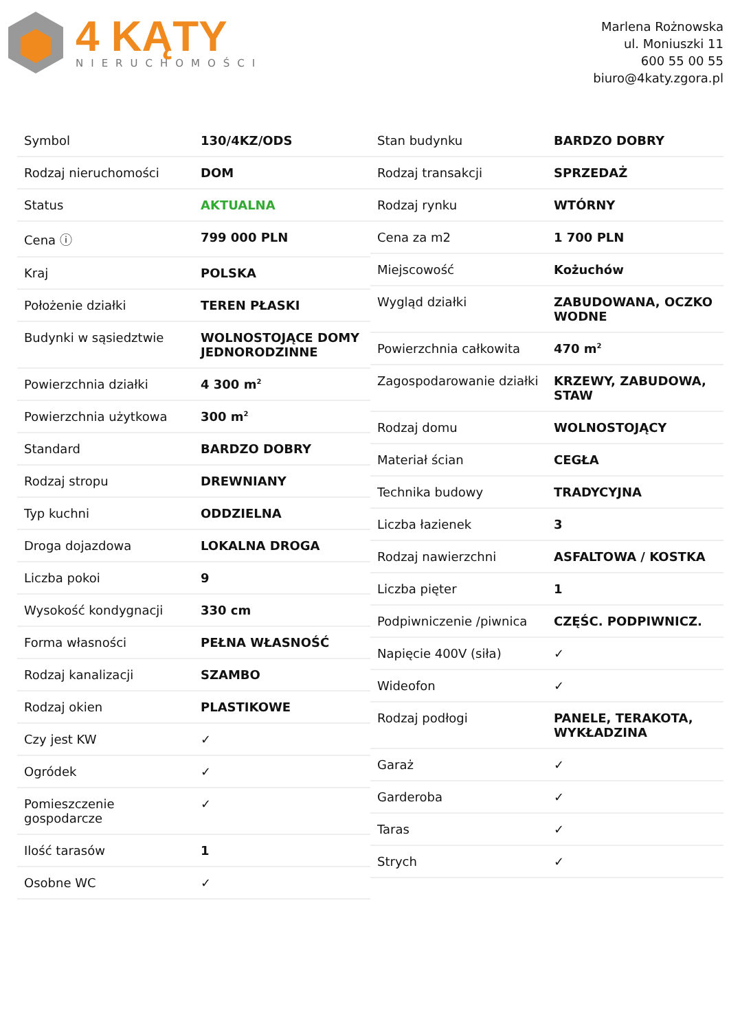4 KĄTY
NIERUCHOMOŚCI
Marlena Rożnowska
ul. Moniuszki 11
600 55 00 55
biuro@4katy.zgora.pl
| Symbol | 130/4KZ/ODS |
| Rodzaj nieruchomości | DOM |
| Status | AKTUALNA |
| Cena ⓘ | 799 000 PLN |
| Kraj | POLSKA |
| Położenie działki | TEREN PŁASKI |
| Budynki w sąsiedztwie | WOLNOSTOJĄCE DOMY JEDNORODZINNE |
| Powierzchnia działki | 4 300 m<sup>2</sup> |
| Powierzchnia użytkowa | 300 m<sup>2</sup> |
| Standard | BARDZO DOBRY |
| Rodzaj stropu | DREWNIANY |
| Typ kuchni | ODDZIELNA |
| Droga dojazdowa | LOKALNA DROGA |
| Liczba pokoi | 9 |
| Wysokość kondygnacji | 330 cm |
| Forma własności | PEŁNA WŁASNOŚĆ |
| Rodzaj kanalizacji | SZAMBO |
| Rodzaj okien | PLASTIKOWE |
| Czy jest KW | ✓ |
| Ogródek | ✓ |
| Pomieszczenie gospodarcze | ✓ |
| Ilość tarasów | 1 |
| Osobne WC | ✓ |
| Stan budynku | BARDZO DOBRY |
| Rodzaj transakcji | SPRZEDAŻ |
| Rodzaj rynku | WTÓRNY |
| Cena za m2 | 1 700 PLN |
| Miejscowość | Kożuchów |
| Wygląd działki | ZABUDOWANA, OCZKO WODNE |
| Powierzchnia całkowita | 470 m<sup>2</sup> |
| Zagospodarowanie działki | KRZEWY, ZABUDOWA, STAW |
| Rodzaj domu | WOLNOSTOJĄCY |
| Materiał ścian | CEGŁA |
| Technika budowy | TRADYCYJNA |
| Liczba łazienek | 3 |
| Rodzaj nawierzchni | ASFALTOWA / KOSTKA |
| Liczba pięter | 1 |
| Podpiwniczenie /piwnica | CZĘŚC. PODPIWNICZ. |
| Napięcie 400V (siła) | ✓ |
| Wideofon | ✓ |
| Rodzaj podłogi | PANELE, TERAKOTA, WYKŁADZINA |
| Garaż | ✓ |
| Garderoba | ✓ |
| Taras | ✓ |
| Strych | ✓ |